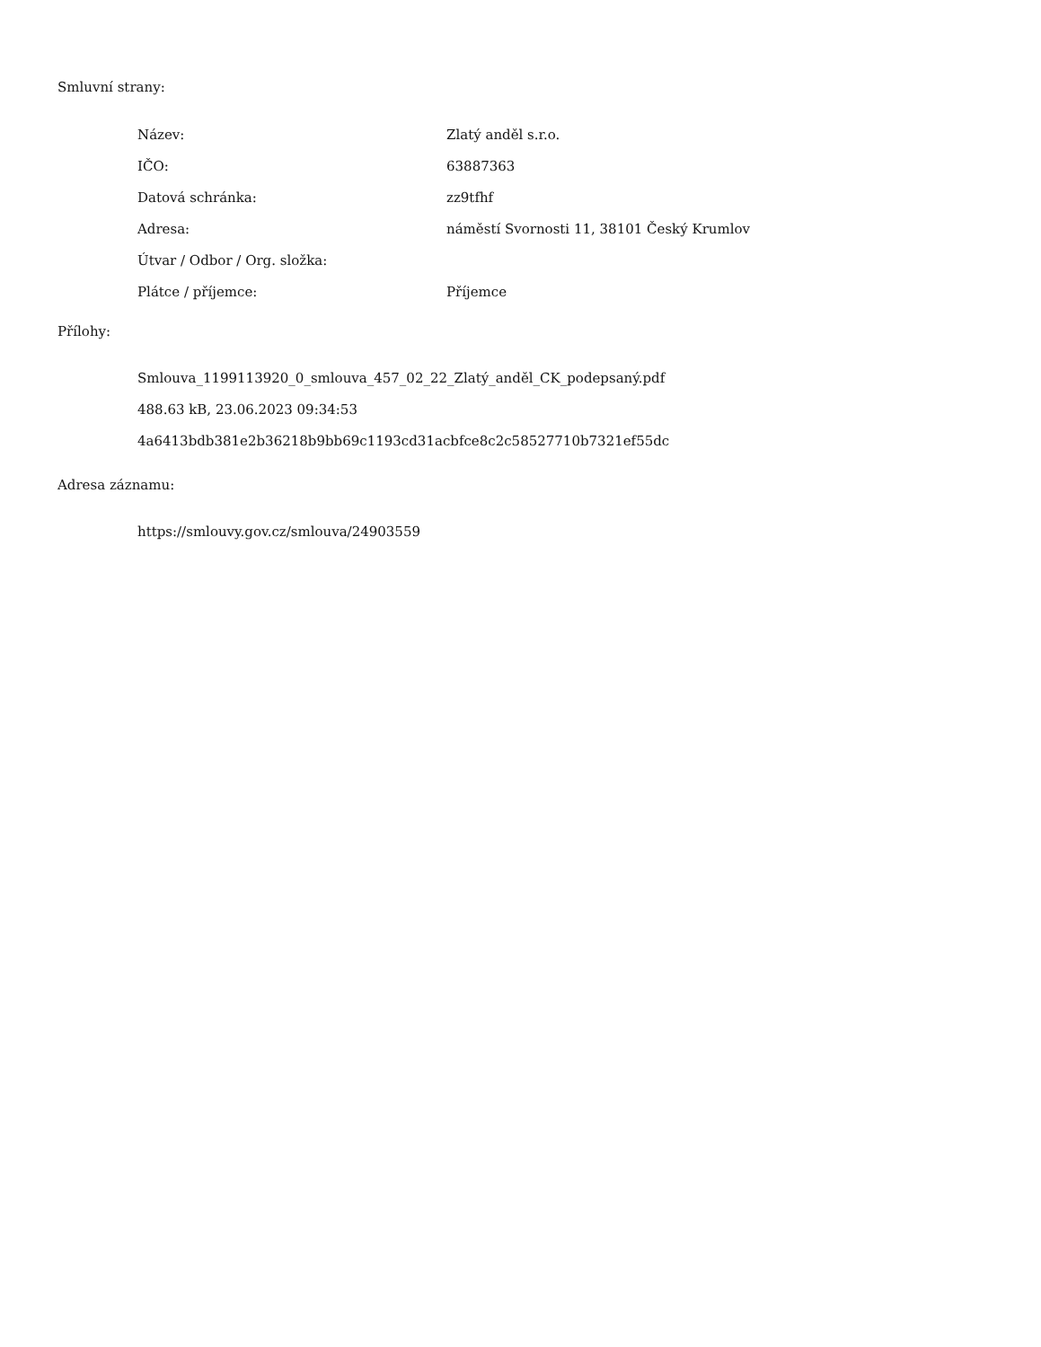Smluvní strany:
| Název: | Zlatý anděl s.r.o. |
| IČO: | 63887363 |
| Datová schránka: | zz9tfhf |
| Adresa: | náměstí Svornosti 11, 38101 Český Krumlov |
| Útvar / Odbor / Org. složka: | |
| Plátce / příjemce: | Příjemce |
Přílohy:
Smlouva_1199113920_0_smlouva_457_02_22_Zlatý_anděl_CK_podepsaný.pdf
488.63 kB, 23.06.2023 09:34:53
4a6413bdb381e2b36218b9bb69c1193cd31acbfce8c2c58527710b7321ef55dc
Adresa záznamu:
https://smlouvy.gov.cz/smlouva/24903559